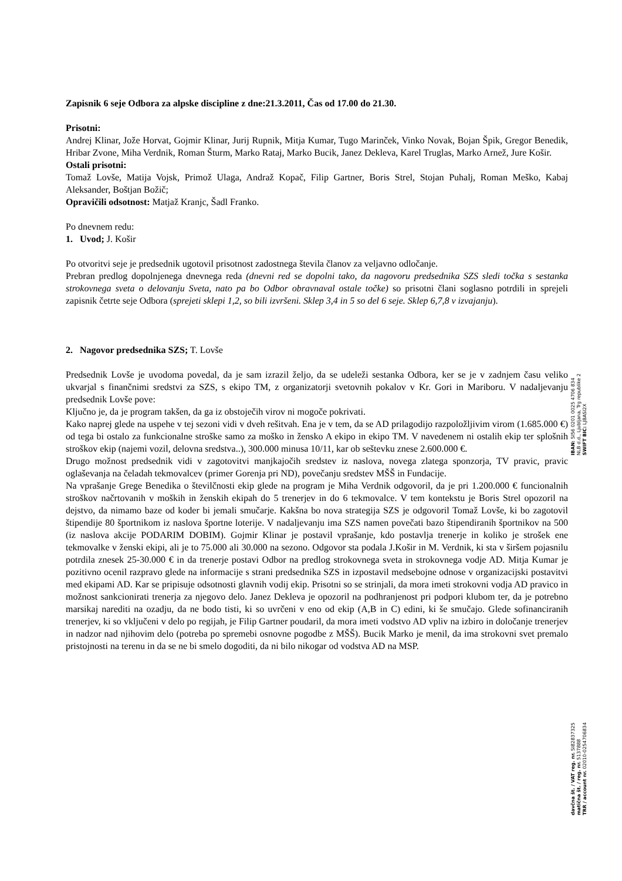Zapisnik 6 seje Odbora za alpske discipline z dne:21.3.2011, Čas od 17.00 do 21.30.
Prisotni:
Andrej Klinar, Jože Horvat, Gojmir Klinar, Jurij Rupnik, Mitja Kumar, Tugo Marinček, Vinko Novak, Bojan Špik, Gregor Benedik, Hribar Zvone, Miha Verdnik, Roman Šturm, Marko Rataj, Marko Bucik, Janez Dekleva, Karel Truglas, Marko Arnež, Jure Košir.
Ostali prisotni:
Tomaž Lovše, Matija Vojsk, Primož Ulaga, Andraž Kopač, Filip Gartner, Boris Strel, Stojan Puhalj, Roman Meško, Kabaj Aleksander, Boštjan Božič;
Opravičili odsotnost: Matjaž Kranjc, Šadl Franko.
Po dnevnem redu:
1. Uvod; J. Košir
Po otvoritvi seje je predsednik ugotovil prisotnost zadostnega števila članov za veljavno odločanje.
Prebran predlog dopolnjenega dnevnega reda (dnevni red se dopolni tako, da nagovoru predsednika SZS sledi točka s sestanka strokovnega sveta o delovanju Sveta, nato pa bo Odbor obravnaval ostale točke) so prisotni člani soglasno potrdili in sprejeli zapisnik četrte seje Odbora (sprejeti sklepi 1,2, so bili izvršeni. Sklep 3,4 in 5 so del 6 seje. Sklep 6,7,8 v izvajanju).
2. Nagovor predsednika SZS; T. Lovše
Predsednik Lovše je uvodoma povedal, da je sam izrazil željo, da se udeleži sestanka Odbora, ker se je v zadnjem času veliko ukvarjal s finančnimi sredstvi za SZS, s ekipo TM, z organizatorji svetovnih pokalov v Kr. Gori in Mariboru. V nadaljevanju predsednik Lovše pove:
Ključno je, da je program takšen, da ga iz obstoječih virov ni mogoče pokrivati.
Kako naprej glede na uspehe v tej sezoni vidi v dveh rešitvah. Ena je v tem, da se AD prilagodijo razpoložljivim virom (1.685.000 €) od tega bi ostalo za funkcionalne stroške samo za moško in žensko A ekipo in ekipo TM. V navedenem ni ostalih ekip ter splošnih stroškov ekip (najemi vozil, delovna sredstva..), 300.000 minusa 10/11, kar ob seštevku znese 2.600.000 €.
Drugo možnost predsednik vidi v zagotovitvi manjkajočih sredstev iz naslova, novega zlatega sponzorja, TV pravic, pravic oglaševanja na čeladah tekmovalcev (primer Gorenja pri ND), povečanju sredstev MŠŠ in Fundacije.
Na vprašanje Grege Benedika o številčnosti ekip glede na program je Miha Verdnik odgovoril, da je pri 1.200.000 € funcionalnih stroškov načrtovanih v moških in ženskih ekipah do 5 trenerjev in do 6 tekmovalce. V tem kontekstu je Boris Strel opozoril na dejstvo, da nimamo baze od koder bi jemali smučarje. Kakšna bo nova strategija SZS je odgovoril Tomaž Lovše, ki bo zagotovil štipendije 80 športnikom iz naslova športne loterije. V nadaljevanju ima SZS namen povečati bazo štipendiranih športnikov na 500 (iz naslova akcije PODARIM DOBIM). Gojmir Klinar je postavil vprašanje, kdo postavlja trenerje in koliko je strošek ene tekmovalke v ženski ekipi, ali je to 75.000 ali 30.000 na sezono. Odgovor sta podala J.Košir in M. Verdnik, ki sta v širšem pojasnilu potrdila znesek 25-30.000 € in da trenerje postavi Odbor na predlog strokovnega sveta in strokovnega vodje AD. Mitja Kumar je pozitivno ocenil razpravo glede na informacije s strani predsednika SZS in izpostavil medsebojne odnose v organizacijski postavitvi med ekipami AD. Kar se pripisuje odsotnosti glavnih vodij ekip. Prisotni so se strinjali, da mora imeti strokovni vodja AD pravico in možnost sankcionirati trenerja za njegovo delo. Janez Dekleva je opozoril na podhranjenost pri podpori klubom ter, da je potrebno marsikaj narediti na ozadju, da ne bodo tisti, ki so uvrčeni v eno od ekip (A,B in C) edini, ki še smučajo. Glede sofinanciranih trenerjev, ki so vključeni v delo po regijah, je Filip Gartner poudaril, da mora imeti vodstvo AD vpliv na izbiro in določanje trenerjev in nadzor nad njihovim delo (potreba po spremebi osnovne pogodbe z MŠŠ). Bucik Marko je menil, da ima strokovni svet premalo pristojnosti na terenu in da se ne bi smelo dogoditi, da ni bilo nikogar od vodstva AD na MSP.
IBAN: SI56 0201 0025 4706 834
NLB d.d., Ljubljana, Trg republike 2
SWIFT BIC: LJBASI2X
davčna št. / VAT reg. nr. SI82837325
matična št. / reg. nr. 5137888
TRR / account nr. 02010-0254706834